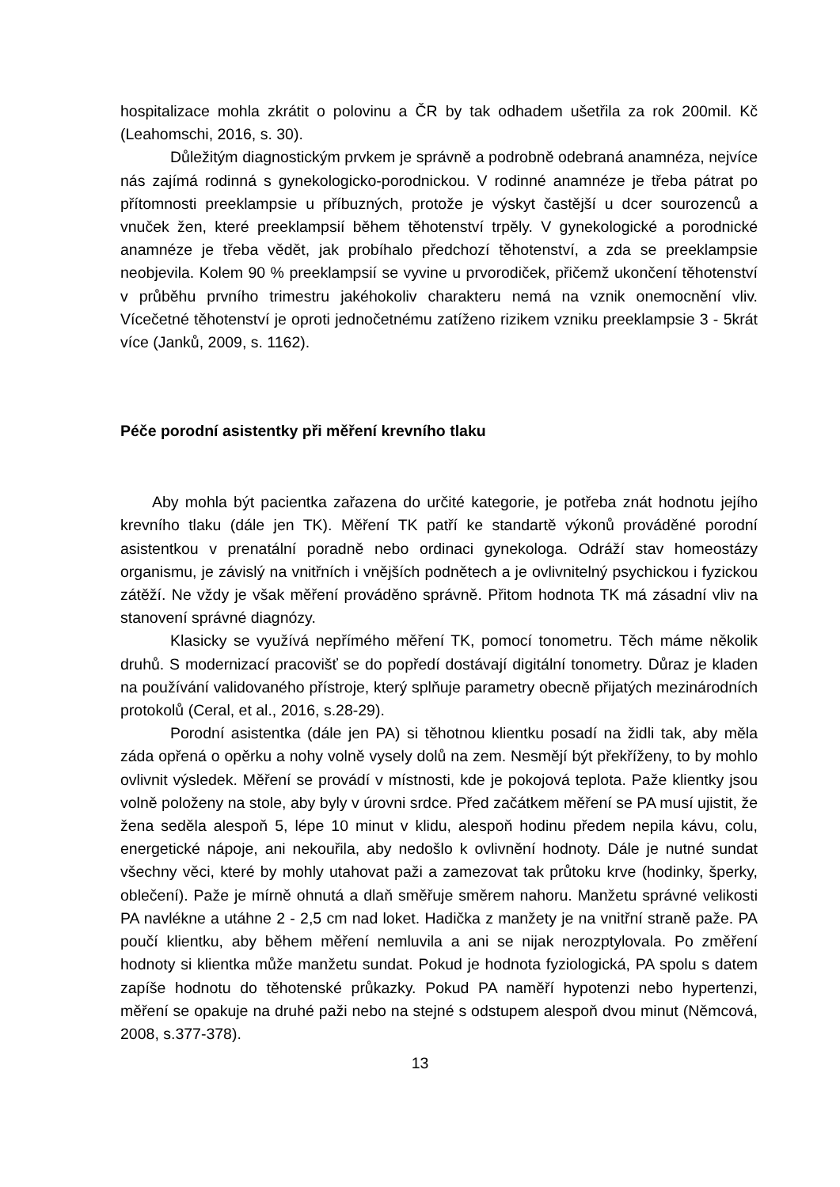hospitalizace mohla zkrátit o polovinu a ČR by tak odhadem ušetřila za rok 200mil. Kč (Leahomschi, 2016, s. 30).
Důležitým diagnostickým prvkem je správně a podrobně odebraná anamnéza, nejvíce nás zajímá rodinná s gynekologicko-porodnickou. V rodinné anamnéze je třeba pátrat po přítomnosti preeklampsie u příbuzných, protože je výskyt častější u dcer sourozenců a vnuček žen, které preeklampsií během těhotenství trpěly. V gynekologické a porodnické anamnéze je třeba vědět, jak probíhalo předchozí těhotenství, a zda se preeklampsie neobjevila. Kolem 90 % preeklampsií se vyvine u prvorodiček, přičemž ukončení těhotenství v průběhu prvního trimestru jakéhokoliv charakteru nemá na vznik onemocnění vliv. Vícečetné těhotenství je oproti jednočetnému zatíženo rizikem vzniku preeklampsie 3 - 5krát více (Janků, 2009, s. 1162).
Péče porodní asistentky při měření krevního tlaku
Aby mohla být pacientka zařazena do určité kategorie, je potřeba znát hodnotu jejího krevního tlaku (dále jen TK). Měření TK patří ke standartě výkonů prováděné porodní asistentkou v prenatální poradně nebo ordinaci gynekologa. Odráží stav homeostázy organismu, je závislý na vnitřních i vnějších podnětech a je ovlivnitelný psychickou i fyzickou zátěží. Ne vždy je však měření prováděno správně. Přitom hodnota TK má zásadní vliv na stanovení správné diagnózy.
Klasicky se využívá nepřímého měření TK, pomocí tonometru. Těch máme několik druhů. S modernizací pracovišť se do popředí dostávají digitální tonometry. Důraz je kladen na používání validovaného přístroje, který splňuje parametry obecně přijatých mezinárodních protokolů (Ceral, et al., 2016, s.28-29).
Porodní asistentka (dále jen PA) si těhotnou klientku posadí na židli tak, aby měla záda opřená o opěrku a nohy volně vysely dolů na zem. Nesmějí být překříženy, to by mohlo ovlivnit výsledek. Měření se provádí v místnosti, kde je pokojová teplota. Paže klientky jsou volně položeny na stole, aby byly v úrovni srdce. Před začátkem měření se PA musí ujistit, že žena seděla alespoň 5, lépe 10 minut v klidu, alespoň hodinu předem nepila kávu, colu, energetické nápoje, ani nekouřila, aby nedošlo k ovlivnění hodnoty. Dále je nutné sundat všechny věci, které by mohly utahovat paži a zamezovat tak průtoku krve (hodinky, šperky, oblečení). Paže je mírně ohnutá a dlaň směřuje směrem nahoru. Manžetu správné velikosti PA navlékne a utáhne 2 - 2,5 cm nad loket. Hadička z manžety je na vnitřní straně paže. PA poučí klientku, aby během měření nemluvila a ani se nijak nerozptylovala. Po změření hodnoty si klientka může manžetu sundat. Pokud je hodnota fyziologická, PA spolu s datem zapíše hodnotu do těhotenské průkazky. Pokud PA naměří hypotenzi nebo hypertenzi, měření se opakuje na druhé paži nebo na stejné s odstupem alespoň dvou minut (Němcová, 2008, s.377-378).
13